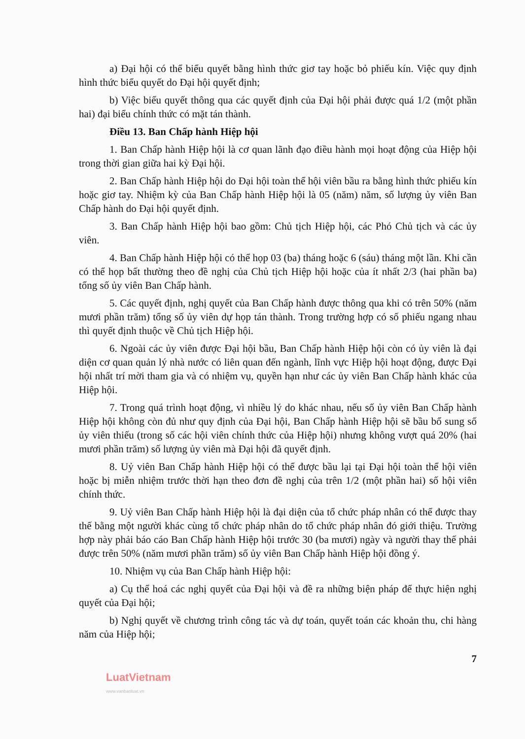a) Đại hội có thể biểu quyết bằng hình thức giơ tay hoặc bỏ phiếu kín. Việc quy định hình thức biểu quyết do Đại hội quyết định;
b) Việc biểu quyết thông qua các quyết định của Đại hội phải được quá 1/2 (một phần hai) đại biểu chính thức có mặt tán thành.
Điều 13. Ban Chấp hành Hiệp hội
1. Ban Chấp hành Hiệp hội là cơ quan lãnh đạo điều hành mọi hoạt động của Hiệp hội trong thời gian giữa hai kỳ Đại hội.
2. Ban Chấp hành Hiệp hội do Đại hội toàn thể hội viên bầu ra bằng hình thức phiếu kín hoặc giơ tay. Nhiệm kỳ của Ban Chấp hành Hiệp hội là 05 (năm) năm, số lượng ủy viên Ban Chấp hành do Đại hội quyết định.
3. Ban Chấp hành Hiệp hội bao gồm: Chủ tịch Hiệp hội, các Phó Chủ tịch và các ủy viên.
4. Ban Chấp hành Hiệp hội có thể họp 03 (ba) tháng hoặc 6 (sáu) tháng một lần. Khi cần có thể họp bất thường theo đề nghị của Chủ tịch Hiệp hội hoặc của ít nhất 2/3 (hai phần ba) tổng số ủy viên Ban Chấp hành.
5. Các quyết định, nghị quyết của Ban Chấp hành được thông qua khi có trên 50% (năm mươi phần trăm) tổng số ủy viên dự họp tán thành. Trong trường hợp có số phiếu ngang nhau thì quyết định thuộc về Chủ tịch Hiệp hội.
6. Ngoài các ủy viên được Đại hội bầu, Ban Chấp hành Hiệp hội còn có ủy viên là đại diện cơ quan quản lý nhà nước có liên quan đến ngành, lĩnh vực Hiệp hội hoạt động, được Đại hội nhất trí mời tham gia và có nhiệm vụ, quyền hạn như các ủy viên Ban Chấp hành khác của Hiệp hội.
7. Trong quá trình hoạt động, vì nhiều lý do khác nhau, nếu số ủy viên Ban Chấp hành Hiệp hội không còn đủ như quy định của Đại hội, Ban Chấp hành Hiệp hội sẽ bầu bổ sung số ủy viên thiếu (trong số các hội viên chính thức của Hiệp hội) nhưng không vượt quá 20% (hai mươi phần trăm) số lượng ủy viên mà Đại hội đã quyết định.
8. Uỷ viên Ban Chấp hành Hiệp hội có thể được bầu lại tại Đại hội toàn thể hội viên hoặc bị miễn nhiệm trước thời hạn theo đơn đề nghị của trên 1/2 (một phần hai) số hội viên chính thức.
9. Uỷ viên Ban Chấp hành Hiệp hội là đại diện của tổ chức pháp nhân có thể được thay thế bằng một người khác cùng tổ chức pháp nhân do tổ chức pháp nhân đó giới thiệu. Trường hợp này phải báo cáo Ban Chấp hành Hiệp hội trước 30 (ba mươi) ngày và người thay thế phải được trên 50% (năm mươi phần trăm) số ủy viên Ban Chấp hành Hiệp hội đồng ý.
10. Nhiệm vụ của Ban Chấp hành Hiệp hội:
a) Cụ thể hoá các nghị quyết của Đại hội và đề ra những biện pháp để thực hiện nghị quyết của Đại hội;
b) Nghị quyết về chương trình công tác và dự toán, quyết toán các khoản thu, chi hàng năm của Hiệp hội;
7
LuatVietnam
www.vanbanluat.vn